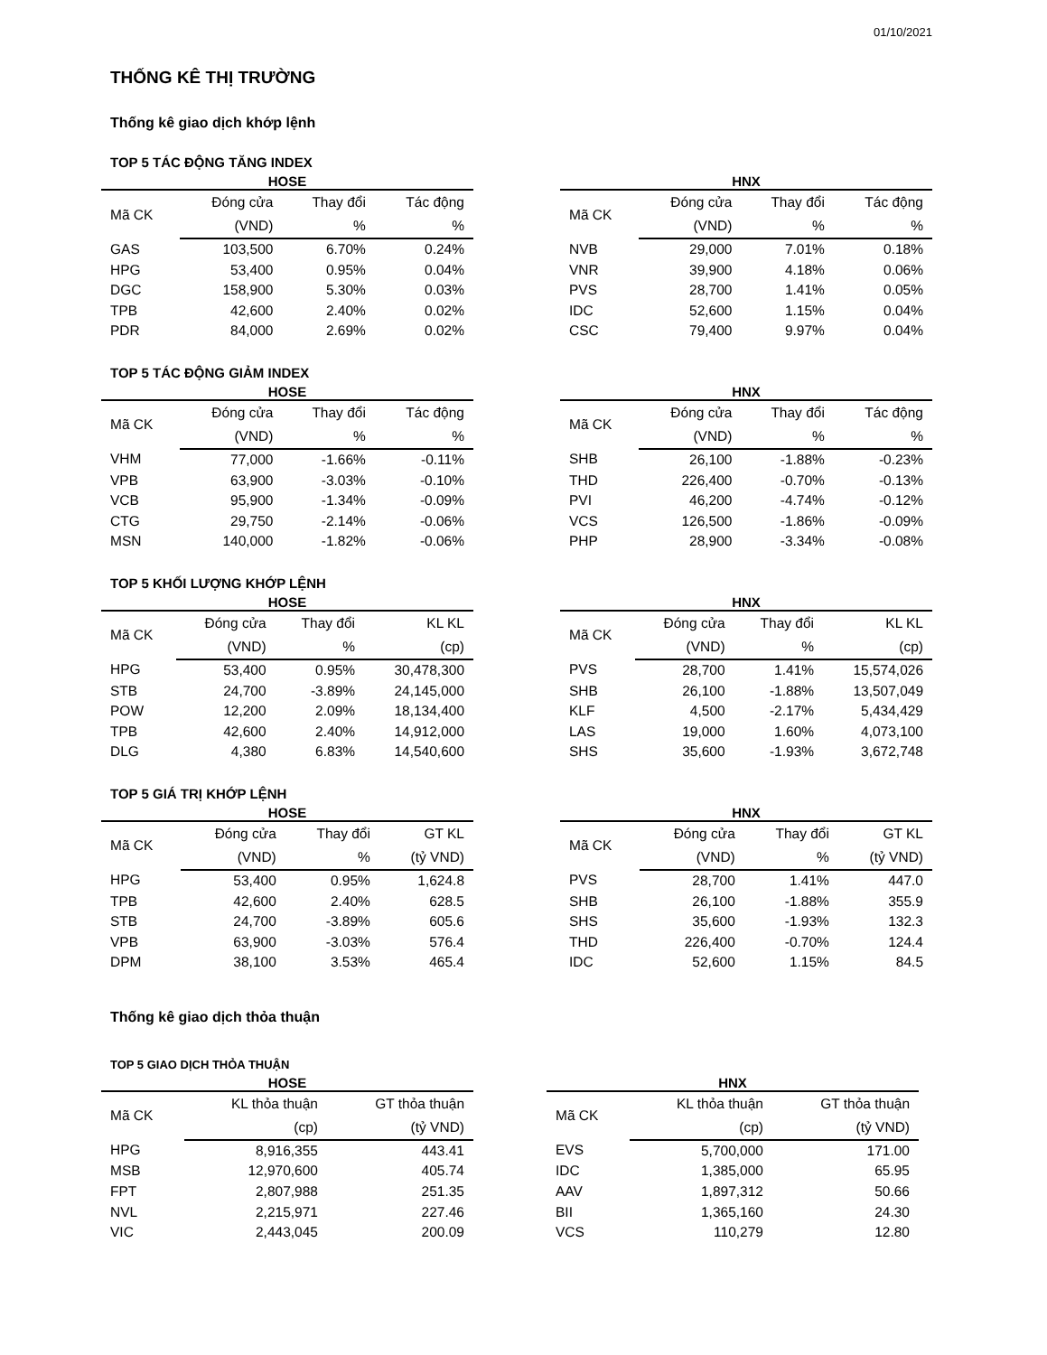01/10/2021
THỐNG KÊ THỊ TRƯỜNG
Thống kê giao dịch khớp lệnh
TOP 5 TÁC ĐỘNG TĂNG INDEX
HOSE
| Mã CK | Đóng cửa | Thay đổi | Tác động |
| --- | --- | --- | --- |
| | (VND) | % | % |
| GAS | 103,500 | 6.70% | 0.24% |
| HPG | 53,400 | 0.95% | 0.04% |
| DGC | 158,900 | 5.30% | 0.03% |
| TPB | 42,600 | 2.40% | 0.02% |
| PDR | 84,000 | 2.69% | 0.02% |
HNX
| Mã CK | Đóng cửa | Thay đổi | Tác động |
| --- | --- | --- | --- |
| | (VND) | % | % |
| NVB | 29,000 | 7.01% | 0.18% |
| VNR | 39,900 | 4.18% | 0.06% |
| PVS | 28,700 | 1.41% | 0.05% |
| IDC | 52,600 | 1.15% | 0.04% |
| CSC | 79,400 | 9.97% | 0.04% |
TOP 5 TÁC ĐỘNG GIẢM INDEX
HOSE
| Mã CK | Đóng cửa | Thay đổi | Tác động |
| --- | --- | --- | --- |
| | (VND) | % | % |
| VHM | 77,000 | -1.66% | -0.11% |
| VPB | 63,900 | -3.03% | -0.10% |
| VCB | 95,900 | -1.34% | -0.09% |
| CTG | 29,750 | -2.14% | -0.06% |
| MSN | 140,000 | -1.82% | -0.06% |
HNX
| Mã CK | Đóng cửa | Thay đổi | Tác động |
| --- | --- | --- | --- |
| | (VND) | % | % |
| SHB | 26,100 | -1.88% | -0.23% |
| THD | 226,400 | -0.70% | -0.13% |
| PVI | 46,200 | -4.74% | -0.12% |
| VCS | 126,500 | -1.86% | -0.09% |
| PHP | 28,900 | -3.34% | -0.08% |
TOP 5 KHỐI LƯỢNG KHỚP LỆNH
HOSE
| Mã CK | Đóng cửa | Thay đổi | KL KL |
| --- | --- | --- | --- |
| | (VND) | % | (cp) |
| HPG | 53,400 | 0.95% | 30,478,300 |
| STB | 24,700 | -3.89% | 24,145,000 |
| POW | 12,200 | 2.09% | 18,134,400 |
| TPB | 42,600 | 2.40% | 14,912,000 |
| DLG | 4,380 | 6.83% | 14,540,600 |
HNX
| Mã CK | Đóng cửa | Thay đổi | KL KL |
| --- | --- | --- | --- |
| | (VND) | % | (cp) |
| PVS | 28,700 | 1.41% | 15,574,026 |
| SHB | 26,100 | -1.88% | 13,507,049 |
| KLF | 4,500 | -2.17% | 5,434,429 |
| LAS | 19,000 | 1.60% | 4,073,100 |
| SHS | 35,600 | -1.93% | 3,672,748 |
TOP 5 GIÁ TRỊ KHỚP LỆNH
HOSE
| Mã CK | Đóng cửa | Thay đổi | GT KL |
| --- | --- | --- | --- |
| | (VND) | % | (tỷ VND) |
| HPG | 53,400 | 0.95% | 1,624.8 |
| TPB | 42,600 | 2.40% | 628.5 |
| STB | 24,700 | -3.89% | 605.6 |
| VPB | 63,900 | -3.03% | 576.4 |
| DPM | 38,100 | 3.53% | 465.4 |
HNX
| Mã CK | Đóng cửa | Thay đổi | GT KL |
| --- | --- | --- | --- |
| | (VND) | % | (tỷ VND) |
| PVS | 28,700 | 1.41% | 447.0 |
| SHB | 26,100 | -1.88% | 355.9 |
| SHS | 35,600 | -1.93% | 132.3 |
| THD | 226,400 | -0.70% | 124.4 |
| IDC | 52,600 | 1.15% | 84.5 |
Thống kê giao dịch thỏa thuận
TOP 5 GIAO DỊCH THỎA THUẬN
HOSE
| Mã CK | KL thỏa thuận | GT thỏa thuận |
| --- | --- | --- |
| | (cp) | (tỷ VND) |
| HPG | 8,916,355 | 443.41 |
| MSB | 12,970,600 | 405.74 |
| FPT | 2,807,988 | 251.35 |
| NVL | 2,215,971 | 227.46 |
| VIC | 2,443,045 | 200.09 |
HNX
| Mã CK | KL thỏa thuận | GT thỏa thuận |
| --- | --- | --- |
| | (cp) | (tỷ VND) |
| EVS | 5,700,000 | 171.00 |
| IDC | 1,385,000 | 65.95 |
| AAV | 1,897,312 | 50.66 |
| BII | 1,365,160 | 24.30 |
| VCS | 110,279 | 12.80 |